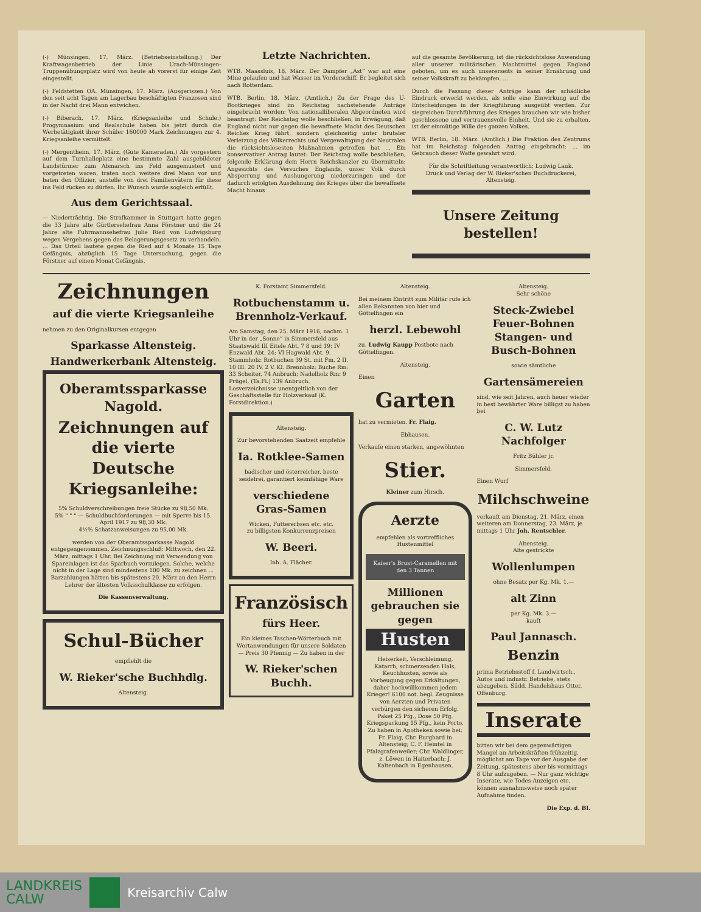(-) Münsingen, 17. März. (Betriebseinstellung.) Der Kraftwagenbetrieb der Linie Urach-Münsingen-Truppenübungsplatz wird von heute ab vorerst für einige Zeit eingestellt.
(-) Feldstetten OA. Münsingen, 17. März. (Ausgerissen.) Von den seit acht Tagen am Lagerbau beschäftigten Franzosen sind in der Nacht drei Mann entwichen.
(-) Biberach, 17. März. (Kriegsanleihe und Schule.) Progymnasium und Realschule haben bis jetzt durch die Werbetätigkeit ihrer Schüler 160000 Mark Zeichnungen zur 4. Kriegsanleihe vermittelt.
(-) Mergentheim, 17. März. (Gute Kameraden.) Als vorgestern auf dem Turnhalleplatz eine bestimmte Zahl ausgebildeter Landstürmer zum Abmarsch ins Feld ausgemustert und vorgetreten waren, traten noch weitere drei Mann vor und baten den Offizier, anstelle von drei Familienvätern für diese ins Feld rücken zu dürfen. Ihr Wunsch wurde sogleich erfüllt.
Aus dem Gerichtssaal.
— Niederträchtig. Die Strafkammer in Stuttgart hatte gegen die 33 Jahre alte Gürtlersehefrau Anna Förstner und die 24 Jahre alte Fuhrmannsehefrau Julie Ried von Ludwigsburg wegen Vergehens gegen das Belagerungsgesetz zu verhandeln. ... Das Urteil lautete gegen die Ried auf 4 Monate 15 Tage Gefängnis, abzüglich 15 Tage Untersuchung, gegen die Förstner auf einen Monat Gefängnis.
Letzte Nachrichten.
WTB. Maassluis, 18. März. Der Dampfer „Ast“ war auf eine Mine gelaufen und hat Wasser im Vorderschiff. Er begleitet sich nach Rotterdam.
WTB. Berlin, 18. März. (Amtlich.) Zu der Frage des U-Bootkrieges sind im Reichstag nachstehende Anträge eingebracht worden: Von nationalliberalen Abgeordneten wird beantragt: Der Reichstag wolle beschließen, in Erwägung, daß England nicht nur gegen die bewaffnete Macht des Deutschen Reiches Krieg führt, sondern gleichzeitig unter brutaler Verletzung des Völkerrechts und Vergewaltigung der Neutralen die rücksichtslosesten Maßnahmen getroffen hat ... Ein konservativer Antrag lautet: Der Reichstag wolle beschließen, folgende Erklärung dem Herrn Reichskanzler zu übermitteln: Angesichts des Versuches Englands, unser Volk durch Absperrung und Aushungerung niederzuringen und der dadurch erfolgten Ausdehnung des Krieges über die bewaffnete Macht hinaus
auf die gesamte Bevölkerung, ist die rücksichtslose Anwendung aller unserer militärischen Machtmittel gegen England geboten, um es auch unsererseits in seiner Ernährung und seiner Volkskraft zu bekämpfen. ...
Durch die Fassung dieser Anträge kann der schädliche Eindruck erweckt werden, als solle eine Einwirkung auf die Entscheidungen in der Kriegführung ausgeübt werden. Zur siegreichen Durchführung des Krieges brauchen wir wie bisher geschlossene und vertrauensvolle Einheit. Und sie zu erhalten, ist der einmütige Wille des ganzen Volkes.
WTB. Berlin, 18. März. (Amtlich.) Die Fraktion des Zentrums hat im Reichstag folgenden Antrag eingebracht: ... im Gebrauch dieser Waffe gewahrt wird.
Für die Schriftleitung verantwortlich: Ludwig Lauk.
Druck und Verlag der W. Rieker'schen Buchdruckerei, Altensteig.
Unsere Zeitung bestellen!
Zeichnungen
auf die vierte Kriegsanleihe
nehmen zu den Originalkursen entgegen
Sparkasse Altensteig.
Handwerkerbank Altensteig.
Oberamtssparkasse Nagold.
Zeichnungen auf die vierte Deutsche Kriegsanleihe:
5% Schuldverschreibungen freie Stücke zu 98,50 Mk.
5% " " " — Schuldbuchforderungen — mit Sperre bis 15. April 1917 zu 98,30 Mk.
4½% Schatzanweisungen zu 95,00 Mk.
werden von der Oberamtssparkasse Nagold entgegengenommen. Zeichnungsschluß: Mittwoch, den 22. März, mittags 1 Uhr. Bei Zeichnung mit Verwendung von Spareinlagen ist das Sparbuch vorzulegen. Solche, welche nicht in der Lage sind mindestens 100 Mk. zu zeichnen ... Barzahlungen hätten bis spätestens 20. März an den Herrn Lehrer der ältesten Volksschulklasse zu erfolgen.
Die Kassenverwaltung.
Schul-Bücher
empfiehlt die
W. Rieker'sche Buchhdlg.
Altensteig.
K. Forstamt Simmersfeld.
Rotbuchenstamm u. Brennholz-Verkauf.
Am Samstag, den 25. März 1916, nachm. 1 Uhr in der „Sonne“ in Simmersfeld aus Staatswald III Eitele Abt. 7 8 und 19; IV Enzwald Abt. 24; VI Hagwald Abt. 9. Stammholz: Rotbuchen 39 St. mit Fm. 2 II. 10 III. 20 IV. 2 V. Kl. Brennholz: Buche Rm: 33 Scheiter, 74 Anbruch; Nadelholz Rm: 9 Prügel, (Ta.Fi.) 139 Anbruch. Losverzeichnisse unentgeltlich von der Geschäftsstelle für Holzverkauf (K. Forstdirektion.)
Altensteig.
Zur bevorstehenden Saatzeit empfehle
Ia. Rotklee-Samen
badischer und österreicher, beste seidefrei, garantiert keimfähige Ware
verschiedene Gras-Samen
Wicken, Futtererbsen etc. etc.
zu billigsten Konkurrenzpreisen
W. Beeri.
Inh. A. Flächer.
Französisch
fürs Heer.
Ein kleines Taschen-Wörterbuch mit Wortanwendungen für unsere Soldaten — Preis 30 Pfennig — Zu haben in der
W. Rieker'schen Buchh.
Altensteig.
Bei meinem Eintritt zum Militär rufe ich allen Bekannten von hier und Göttelfingen ein
herzl. Lebewohl
zu. Ludwig Kaupp Postbote nach Göttelfingen.
Altensteig.
Einen
Garten
hat zu vermieten. Fr. Flaig.
Ebhausen.
Verkaufe einen starken, angewöhnten
Stier.
Kleiner zum Hirsch.
Aerzte
empfehlen als vortreffliches Hustenmittel
Kaiser's Brust-Caramellen mit den 3 Tannen
Millionen gebrauchen sie gegen
Husten
Heiserkeit, Verschleimung, Katarrh, schmerzenden Hals, Keuchhusten, sowie als Vorbeugung gegen Erkältungen, daher hochwillkommen jedem Krieger! 6100 not. begl. Zeugnisse von Aerzten und Privaten verbürgen den sicheren Erfolg. Paket 25 Pfg., Dose 50 Pfg. Kriegspackung 15 Pfg., kein Porto. Zu haben in Apotheken sowie bei: Fr. Flaig, Chr. Burghard in Altensteig; C. F. Heintel in Pfalzgrafenweiler; Chr. Waldlinger, z. Löwen in Haiterbach; J. Kaltenbach in Egenhausen.
Altensteig.
Sehr schöne
Steck-Zwiebel Feuer-Bohnen Stangen- und Busch-Bohnen
sowie sämtliche
Gartensämereien
sind, wie seit Jahren, auch heuer wieder in best bewährter Ware billigst zu haben bei
C. W. Lutz Nachfolger
Fritz Bühler jr.
Simmersfeld.
Einen Wurf
Milchschweine
verkauft am Dienstag, 21. März, einen weiteren am Donnerstag, 23. März, je mittags 1 Uhr Joh. Rentschler.
Altensteig.
Alte gestrickte
Wollenlumpen
ohne Besatz per Kg. Mk. 1.—
alt Zinn
per Kg. Mk. 3.—
kauft
Paul Jannasch.
Benzin
prima Betriebsstoff f. Landwirtsch., Autos und industr. Betriebe, stets abzugeben. Südd. Handelshaus Otter, Offenburg.
Inserate
bitten wir bei dem gegenwärtigen Mangel an Arbeitskräften frühzeitig, möglichst am Tage vor der Ausgabe der Zeitung, spätestens aber bis vormittags 8 Uhr aufzugeben. — Nur ganz wichtige Inserate, wie Todes-Anzeigen etc. können ausnahmsweise noch später Aufnahme finden.
Die Exp. d. Bl.
LANDKREIS
CALW
Kreisarchiv Calw